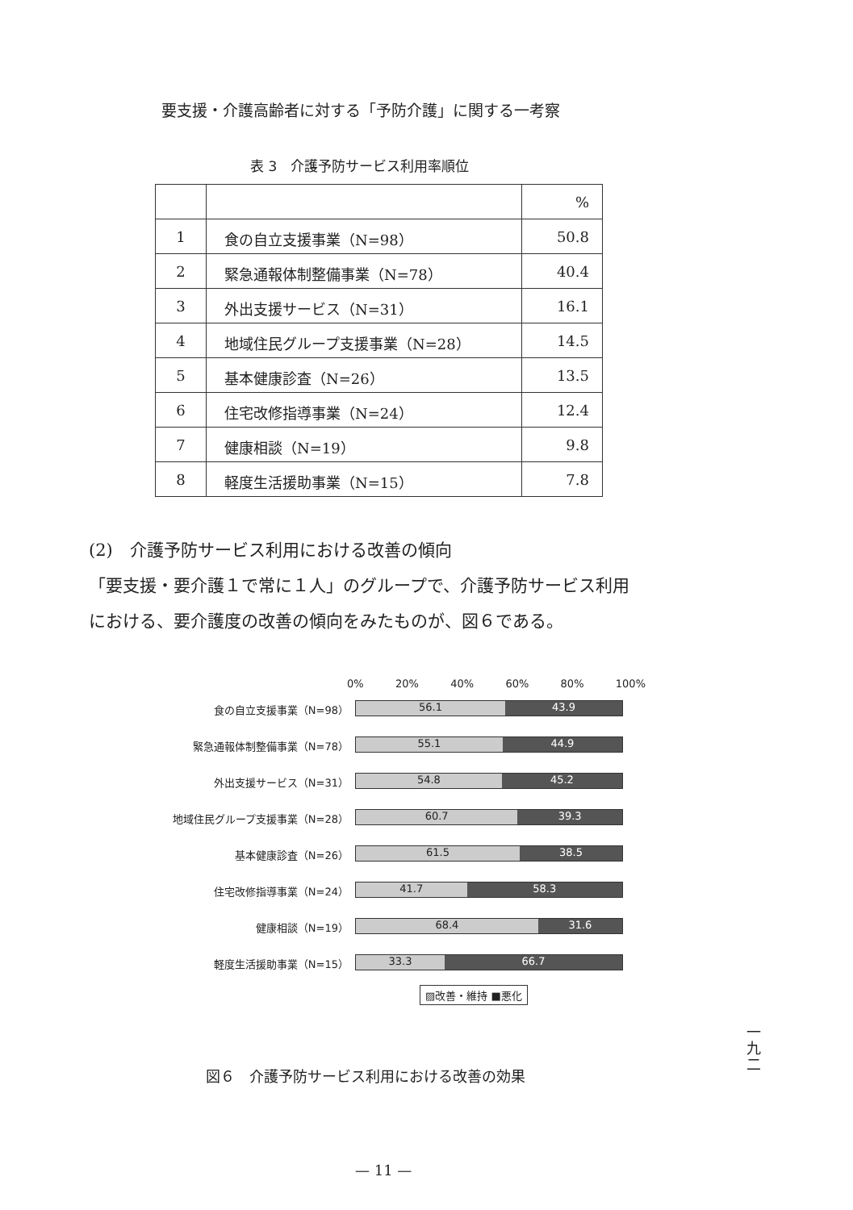要支援・介護高齢者に対する「予防介護」に関する一考察
表 3　介護予防サービス利用率順位
| | | % |
| 1 | 食の自立支援事業（N=98） | 50.8 |
| 2 | 緊急通報体制整備事業（N=78） | 40.4 |
| 3 | 外出支援サービス（N=31） | 16.1 |
| 4 | 地域住民グループ支援事業（N=28） | 14.5 |
| 5 | 基本健康診査（N=26） | 13.5 |
| 6 | 住宅改修指導事業（N=24） | 12.4 |
| 7 | 健康相談（N=19） | 9.8 |
| 8 | 軽度生活援助事業（N=15） | 7.8 |
(2)　介護予防サービス利用における改善の傾向
「要支援・要介護１で常に１人」のグループで、介護予防サービス利用
における、要介護度の改善の傾向をみたものが、図６である。
0% 20% 40% 60% 80% 100%
食の自立支援事業（N=98）
56.1 43.9
緊急通報体制整備事業（N=78）
55.1 44.9
外出支援サービス（N=31）
54.8 45.2
地域住民グループ支援事業（N=28）
60.7 39.3
基本健康診査（N=26）
61.5 38.5
住宅改修指導事業（N=24）
41.7 58.3
健康相談（N=19）
68.4 31.6
軽度生活援助事業（N=15）
33.3 66.7
▨改善・維持 ■悪化
図６　介護予防サービス利用における改善の効果
一九二
— 11 —